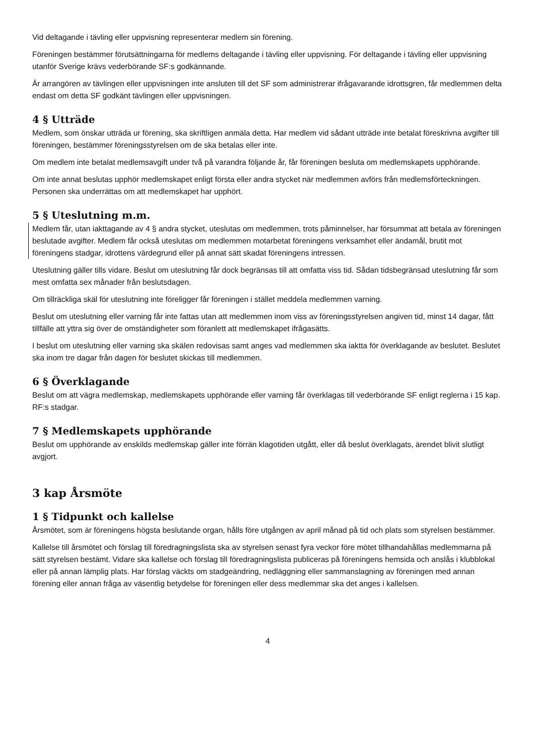Vid deltagande i tävling eller uppvisning representerar medlem sin förening.
Föreningen bestämmer förutsättningarna för medlems deltagande i tävling eller uppvisning. För deltagande i tävling eller uppvisning utanför Sverige krävs vederbörande SF:s godkännande.
Är arrangören av tävlingen eller uppvisningen inte ansluten till det SF som administrerar ifrågavarande idrottsgren, får medlemmen delta endast om detta SF godkänt tävlingen eller uppvisningen.
4 § Utträde
Medlem, som önskar utträda ur förening, ska skriftligen anmäla detta. Har medlem vid sådant utträde inte betalat föreskrivna avgifter till föreningen, bestämmer föreningsstyrelsen om de ska betalas eller inte.
Om medlem inte betalat medlemsavgift under två på varandra följande år, får föreningen besluta om medlemskapets upphörande.
Om inte annat beslutas upphör medlemskapet enligt första eller andra stycket när medlemmen avförs från medlemsförteckningen. Personen ska underrättas om att medlemskapet har upphört.
5 § Uteslutning m.m.
Medlem får, utan iakttagande av 4 § andra stycket, uteslutas om medlemmen, trots påminnelser, har försummat att betala av föreningen beslutade avgifter. Medlem får också uteslutas om medlemmen motarbetat föreningens verksamhet eller ändamål, brutit mot föreningens stadgar, idrottens värdegrund eller på annat sätt skadat föreningens intressen.
Uteslutning gäller tills vidare. Beslut om uteslutning får dock begränsas till att omfatta viss tid. Sådan tidsbegränsad uteslutning får som mest omfatta sex månader från beslutsdagen.
Om tillräckliga skäl för uteslutning inte föreligger får föreningen i stället meddela medlemmen varning.
Beslut om uteslutning eller varning får inte fattas utan att medlemmen inom viss av föreningsstyrelsen angiven tid, minst 14 dagar, fått tillfälle att yttra sig över de omständigheter som föranlett att medlemskapet ifrågasätts.
I beslut om uteslutning eller varning ska skälen redovisas samt anges vad medlemmen ska iaktta för överklagande av beslutet. Beslutet ska inom tre dagar från dagen för beslutet skickas till medlemmen.
6 § Överklagande
Beslut om att vägra medlemskap, medlemskapets upphörande eller varning får överklagas till vederbörande SF enligt reglerna i 15 kap. RF:s stadgar.
7 § Medlemskapets upphörande
Beslut om upphörande av enskilds medlemskap gäller inte förrän klagotiden utgått, eller då beslut överklagats, ärendet blivit slutligt avgjort.
3 kap Årsmöte
1 § Tidpunkt och kallelse
Årsmötet, som är föreningens högsta beslutande organ, hålls före utgången av april månad på tid och plats som styrelsen bestämmer.
Kallelse till årsmötet och förslag till föredragningslista ska av styrelsen senast fyra veckor före mötet tillhandahållas medlemmarna på sätt styrelsen bestämt. Vidare ska kallelse och förslag till föredragningslista publiceras på föreningens hemsida och anslås i klubblokal eller på annan lämplig plats. Har förslag väckts om stadgeändring, nedläggning eller sammanslagning av föreningen med annan förening eller annan fråga av väsentlig betydelse för föreningen eller dess medlemmar ska det anges i kallelsen.
4